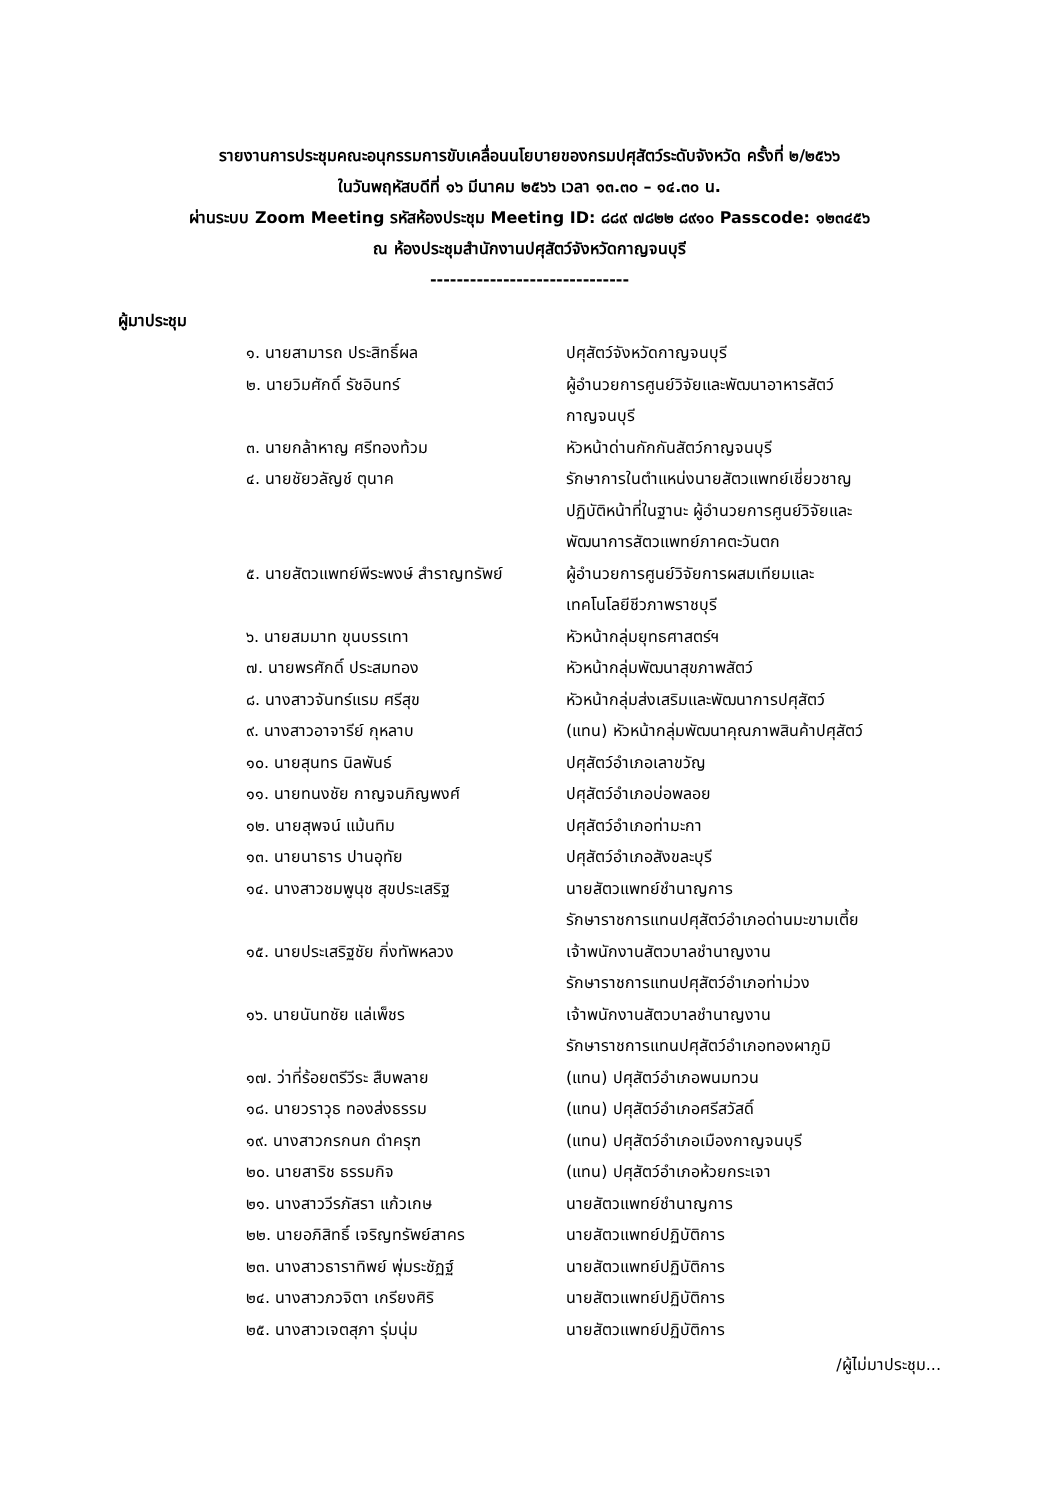รายงานการประชุมคณะอนุกรรมการขับเคลื่อนนโยบายของกรมปศุสัตว์ระดับจังหวัด ครั้งที่ ๒/๒๕๖๖
ในวันพฤหัสบดีที่ ๑๖ มีนาคม ๒๕๖๖ เวลา ๑๓.๓๐ – ๑๔.๓๐ น.
ผ่านระบบ Zoom Meeting รหัสห้องประชุม Meeting ID: ๘๘๙ ๗๘๒๒ ๘๙๑๐ Passcode: ๑๒๓๔๕๖
ณ ห้องประชุมสำนักงานปศุสัตว์จังหวัดกาญจนบุรี
------------------------------
ผู้มาประชุม
| ๑. นายสามารถ ประสิทธิ์ผล | ปศุสัตว์จังหวัดกาญจนบุรี |
| ๒. นายวิมศักดิ์ รัชอินทร์ | ผู้อำนวยการศูนย์วิจัยและพัฒนาอาหารสัตว์ กาญจนบุรี |
| ๓. นายกล้าหาญ ศรีทองท้วม | หัวหน้าด่านกักกันสัตว์กาญจนบุรี |
| ๔. นายชัยวลัญช์ ตุนาค | รักษาการในตำแหน่งนายสัตวแพทย์เชี่ยวชาญ ปฏิบัติหน้าที่ในฐานะ ผู้อำนวยการศูนย์วิจัยและ พัฒนาการสัตวแพทย์ภาคตะวันตก |
| ๕. นายสัตวแพทย์พีระพงษ์ สำราญทรัพย์ | ผู้อำนวยการศูนย์วิจัยการผสมเทียมและ เทคโนโลยีชีวภาพราชบุรี |
| ๖. นายสมมาท ขุนบรรเทา | หัวหน้ากลุ่มยุทธศาสตร์ฯ |
| ๗. นายพรศักดิ์ ประสมทอง | หัวหน้ากลุ่มพัฒนาสุขภาพสัตว์ |
| ๘. นางสาวจันทร์แรม ศรีสุข | หัวหน้ากลุ่มส่งเสริมและพัฒนาการปศุสัตว์ |
| ๙. นางสาวอาจารีย์ กุหลาบ | (แทน) หัวหน้ากลุ่มพัฒนาคุณภาพสินค้าปศุสัตว์ |
| ๑๐. นายสุนทร นิลพันธ์ | ปศุสัตว์อำเภอเลาขวัญ |
| ๑๑. นายทนงชัย กาญจนภิญพงศ์ | ปศุสัตว์อำเภอบ่อพลอย |
| ๑๒. นายสุพจน์ แม้นทิม | ปศุสัตว์อำเภอท่ามะกา |
| ๑๓. นายนาธาร ปานอุทัย | ปศุสัตว์อำเภอสังขละบุรี |
| ๑๔. นางสาวชมพูนุช สุขประเสริฐ | นายสัตวแพทย์ชำนาญการ รักษาราชการแทนปศุสัตว์อำเภอด่านมะขามเตี้ย |
| ๑๕. นายประเสริฐชัย กิ่งทัพหลวง | เจ้าพนักงานสัตวบาลชำนาญงาน รักษาราชการแทนปศุสัตว์อำเภอท่าม่วง |
| ๑๖. นายนันทชัย แล่เพ็ชร | เจ้าพนักงานสัตวบาลชำนาญงาน รักษาราชการแทนปศุสัตว์อำเภอทองผาภูมิ |
| ๑๗. ว่าที่ร้อยตรีวีระ สืบพลาย | (แทน) ปศุสัตว์อำเภอพนมทวน |
| ๑๘. นายวราวุธ ทองส่งธรรม | (แทน) ปศุสัตว์อำเภอศรีสวัสดิ์ |
| ๑๙. นางสาวกรกนก ดำครุฑ | (แทน) ปศุสัตว์อำเภอเมืองกาญจนบุรี |
| ๒๐. นายสาริช ธรรมกิจ | (แทน) ปศุสัตว์อำเภอห้วยกระเจา |
| ๒๑. นางสาววีรภัสรา แก้วเกษ | นายสัตวแพทย์ชำนาญการ |
| ๒๒. นายอภิสิทธิ์ เจริญทรัพย์สาคร | นายสัตวแพทย์ปฏิบัติการ |
| ๒๓. นางสาวธาราทิพย์ พุ่มระชัฏฐ์ | นายสัตวแพทย์ปฏิบัติการ |
| ๒๔. นางสาวภวจิตา เกรียงศิริ | นายสัตวแพทย์ปฏิบัติการ |
| ๒๕. นางสาวเจตสุภา รุ่มนุ่ม | นายสัตวแพทย์ปฏิบัติการ |
/ผู้ไม่มาประชุม...